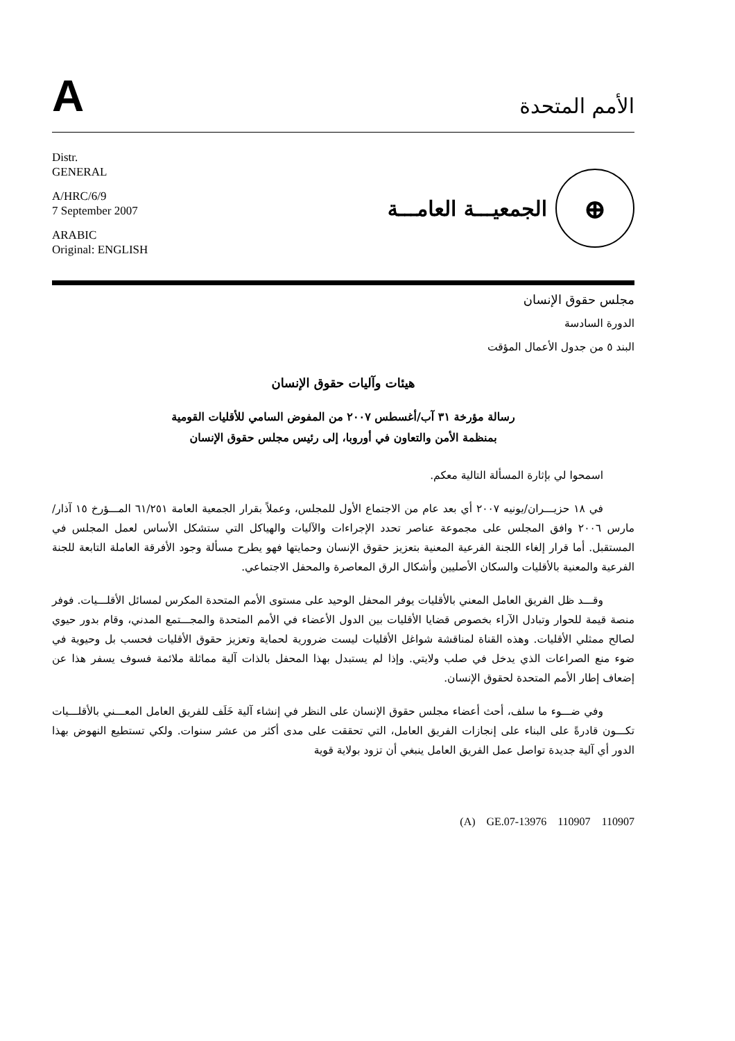A
الأمم المتحدة
Distr.
GENERAL
A/HRC/6/9
7 September 2007
ARABIC
Original: ENGLISH
الجمعيـــة العامـــة
⊕
مجلس حقوق الإنسان
الدورة السادسة
البند ٥ من جدول الأعمال المؤقت
هيئات وآليات حقوق الإنسان
رسالة مؤرخة ٣١ آب/أغسطس ٢٠٠٧ من المفوض السامي للأقليات القومية
بمنظمة الأمن والتعاون في أوروبا، إلى رئيس مجلس حقوق الإنسان
اسمحوا لي بإثارة المسألة التالية معكم.
في ١٨ حزيـــران/يونيه ٢٠٠٧ أي بعد عام من الاجتماع الأول للمجلس، وعملاً بقرار الجمعية العامة ٦١/٢٥١ المـــؤرخ ١٥ آذار/مارس ٢٠٠٦ وافق المجلس على مجموعة عناصر تحدد الإجراءات والآليات والهياكل التي ستشكل الأساس لعمل المجلس في المستقبل. أما قرار إلغاء اللجنة الفرعية المعنية بتعزيز حقوق الإنسان وحمايتها فهو يطرح مسألة وجود الأفرقة العاملة التابعة للجنة الفرعية والمعنية بالأقليات والسكان الأصليين وأشكال الرق المعاصرة والمحفل الاجتماعي.
وقـــد ظل الفريق العامل المعني بالأقليات يوفر المحفل الوحيد على مستوى الأمم المتحدة المكرس لمسائل الأقلـــيات. فوفر منصة قيمة للحوار وتبادل الآراء بخصوص قضايا الأقليات بين الدول الأعضاء في الأمم المتحدة والمجـــتمع المدني، وقام بدور حيوي لصالح ممثلي الأقليات. وهذه القناة لمناقشة شواغل الأقليات ليست ضرورية لحماية وتعزيز حقوق الأقليات فحسب بل وحيوية في ضوء منع الصراعات الذي يدخل في صلب ولايتي. وإذا لم يستبدل بهذا المحفل بالذات آلية مماثلة ملائمة فسوف يسفر هذا عن إضعاف إطار الأمم المتحدة لحقوق الإنسان.
وفي ضـــوء ما سلف، أحث أعضاء مجلس حقوق الإنسان على النظر في إنشاء آلية خَلَف للفريق العامل المعـــني بالأقلـــيات تكـــون قادرةً على البناء على إنجازات الفريق العامل، التي تحققت على مدى أكثر من عشر سنوات. ولكي تستطيع النهوض بهذا الدور أي آلية جديدة تواصل عمل الفريق العامل ينبغي أن تزود بولاية قوية
(A) GE.07-13976 110907 110907